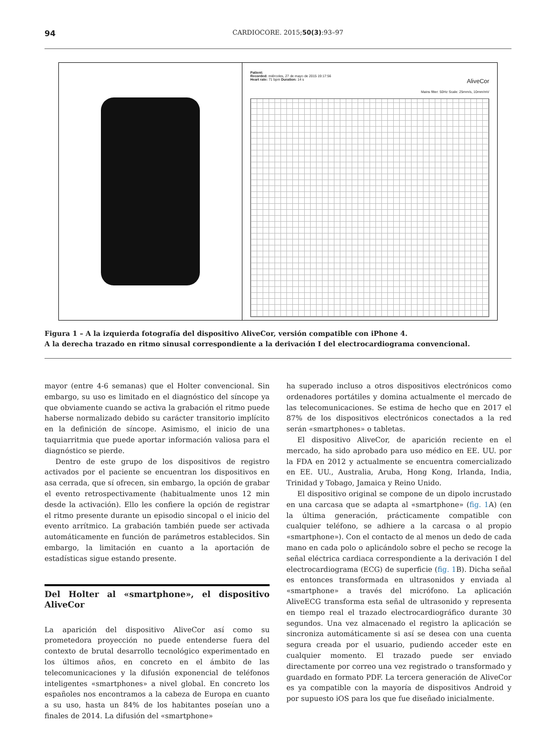94 CARDIOCORE. 2015;50(3):93–97
Patient:
Recorded: miércoles, 27 de mayo de 2015 19:17:56
Heart rate: 71 bpm Duration: 14 s AliveCor
Mains filter: 50Hz Scale: 25mm/s, 10mm/mV
Figura 1 – A la izquierda fotografía del dispositivo AliveCor, versión compatible con iPhone 4.
A la derecha trazado en ritmo sinusal correspondiente a la derivación I del electrocardiograma convencional.
mayor (entre 4-6 semanas) que el Holter convencional. Sin embargo, su uso es limitado en el diagnóstico del síncope ya que obviamente cuando se activa la grabación el ritmo puede haberse normalizado debido su carácter transitorio implícito en la definición de síncope. Asimismo, el inicio de una taquiarritmia que puede aportar información valiosa para el diagnóstico se pierde.
Dentro de este grupo de los dispositivos de registro activados por el paciente se encuentran los dispositivos en asa cerrada, que sí ofrecen, sin embargo, la opción de grabar el evento retrospectivamente (habitualmente unos 12 min desde la activación). Ello les confiere la opción de registrar el ritmo presente durante un episodio sincopal o el inicio del evento arrítmico. La grabación también puede ser activada automáticamente en función de parámetros establecidos. Sin embargo, la limitación en cuanto a la aportación de estadísticas sigue estando presente.
Del Holter al «smartphone», el dispositivo AliveCor
La aparición del dispositivo AliveCor así como su prometedora proyección no puede entenderse fuera del contexto de brutal desarrollo tecnológico experimentado en los últimos años, en concreto en el ámbito de las telecomunicaciones y la difusión exponencial de teléfonos inteligentes «smartphones» a nivel global. En concreto los españoles nos encontramos a la cabeza de Europa en cuanto a su uso, hasta un 84% de los habitantes poseían uno a finales de 2014. La difusión del «smartphone»
ha superado incluso a otros dispositivos electrónicos como ordenadores portátiles y domina actualmente el mercado de las telecomunicaciones. Se estima de hecho que en 2017 el 87% de los dispositivos electrónicos conectados a la red serán «smartphones» o tabletas.
El dispositivo AliveCor, de aparición reciente en el mercado, ha sido aprobado para uso médico en EE. UU. por la FDA en 2012 y actualmente se encuentra comercializado en EE. UU., Australia, Aruba, Hong Kong, Irlanda, India, Trinidad y Tobago, Jamaica y Reino Unido.
El dispositivo original se compone de un dipolo incrustado en una carcasa que se adapta al «smartphone» (fig. 1 A) (en la última generación, prácticamente compatible con cualquier teléfono, se adhiere a la carcasa o al propio «smartphone»). Con el contacto de al menos un dedo de cada mano en cada polo o aplicándolo sobre el pecho se recoge la señal eléctrica cardiaca correspondiente a la derivación I del electrocardiograma (ECG) de superficie (fig. 1 B). Dicha señal es entonces transformada en ultrasonidos y enviada al «smartphone» a través del micrófono. La aplicación AliveECG transforma esta señal de ultrasonido y representa en tiempo real el trazado electrocardiográfico durante 30 segundos. Una vez almacenado el registro la aplicación se sincroniza automáticamente si así se desea con una cuenta segura creada por el usuario, pudiendo acceder este en cualquier momento. El trazado puede ser enviado directamente por correo una vez registrado o transformado y guardado en formato PDF. La tercera generación de AliveCor es ya compatible con la mayoría de dispositivos Android y por supuesto iOS para los que fue diseñado inicialmente.